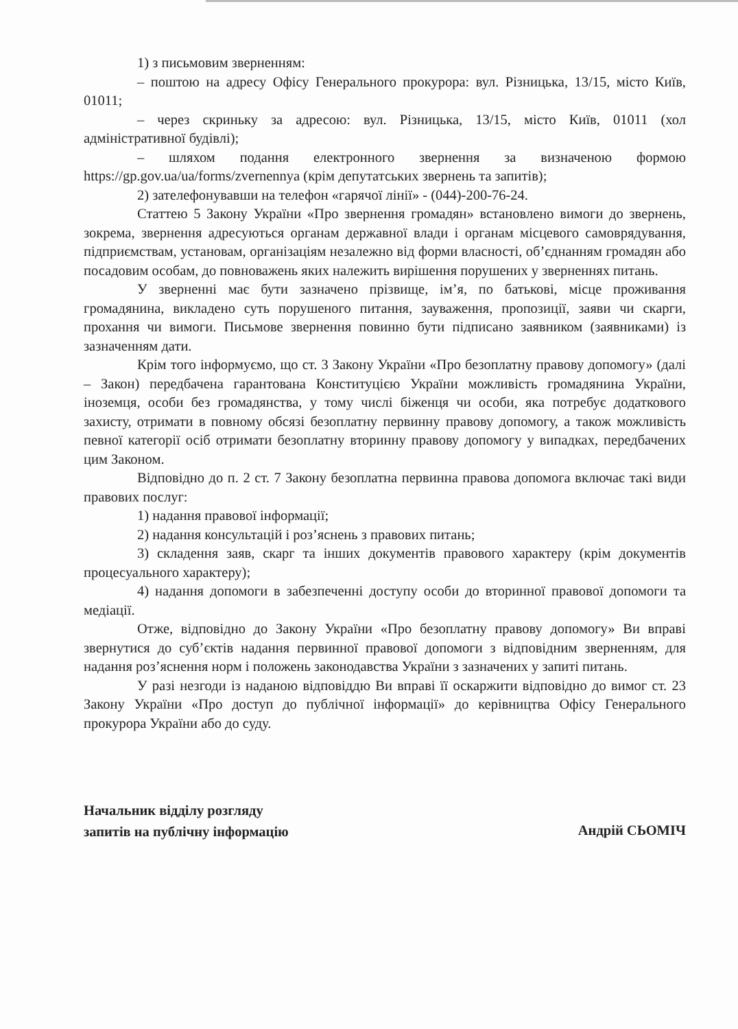1) з письмовим зверненням:
– поштою на адресу Офісу Генерального прокурора: вул. Різницька, 13/15, місто Київ, 01011;
– через скриньку за адресою: вул. Різницька, 13/15, місто Київ, 01011 (хол адміністративної будівлі);
– шляхом подання електронного звернення за визначеною формою https://gp.gov.ua/ua/forms/zvernennya (крім депутатських звернень та запитів);
2) зателефонувавши на телефон «гарячої лінії» - (044)-200-76-24.
Статтею 5 Закону України «Про звернення громадян» встановлено вимоги до звернень, зокрема, звернення адресуються органам державної влади і органам місцевого самоврядування, підприємствам, установам, організаціям незалежно від форми власності, об’єднанням громадян або посадовим особам, до повноважень яких належить вирішення порушених у зверненнях питань.
У зверненні має бути зазначено прізвище, ім’я, по батькові, місце проживання громадянина, викладено суть порушеного питання, зауваження, пропозиції, заяви чи скарги, прохання чи вимоги. Письмове звернення повинно бути підписано заявником (заявниками) із зазначенням дати.
Крім того інформуємо, що ст. 3 Закону України «Про безоплатну правову допомогу» (далі – Закон) передбачена гарантована Конституцією України можливість громадянина України, іноземця, особи без громадянства, у тому числі біженця чи особи, яка потребує додаткового захисту, отримати в повному обсязі безоплатну первинну правову допомогу, а також можливість певної категорії осіб отримати безоплатну вторинну правову допомогу у випадках, передбачених цим Законом.
Відповідно до п. 2 ст. 7 Закону безоплатна первинна правова допомога включає такі види правових послуг:
1) надання правової інформації;
2) надання консультацій і роз’яснень з правових питань;
3) складення заяв, скарг та інших документів правового характеру (крім документів процесуального характеру);
4) надання допомоги в забезпеченні доступу особи до вторинної правової допомоги та медіації.
Отже, відповідно до Закону України «Про безоплатну правову допомогу» Ви вправі звернутися до суб’єктів надання первинної правової допомоги з відповідним зверненням, для надання роз’яснення норм і положень законодавства України з зазначених у запиті питань.
У разі незгоди із наданою відповіддю Ви вправі її оскаржити відповідно до вимог ст. 23 Закону України «Про доступ до публічної інформації» до керівництва Офісу Генерального прокурора України або до суду.
Начальник відділу розгляду
запитів на публічну інформацію
Андрій СЬОМІЧ